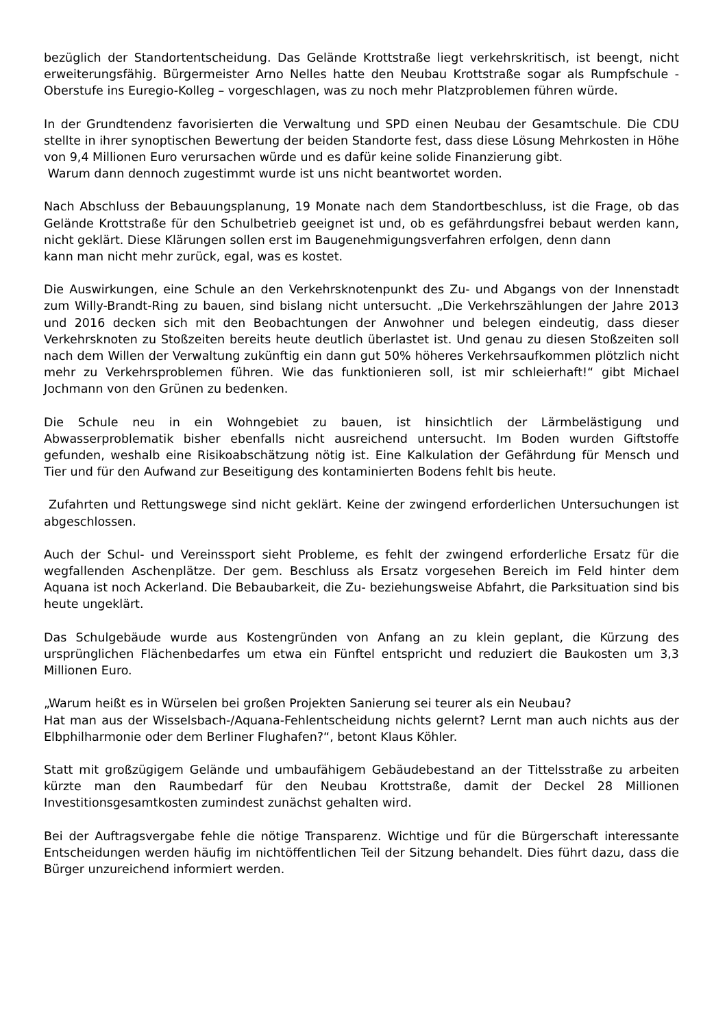bezüglich der Standortentscheidung. Das Gelände Krottstraße liegt verkehrskritisch, ist beengt, nicht erweiterungsfähig. Bürgermeister Arno Nelles hatte den Neubau Krottstraße sogar als Rumpfschule - Oberstufe ins Euregio-Kolleg – vorgeschlagen, was zu noch mehr Platzproblemen führen würde.
In der Grundtendenz favorisierten die Verwaltung und SPD einen Neubau der Gesamtschule. Die CDU stellte in ihrer synoptischen Bewertung der beiden Standorte fest, dass diese Lösung Mehrkosten in Höhe von 9,4 Millionen Euro verursachen würde und es dafür keine solide Finanzierung gibt.
Warum dann dennoch zugestimmt wurde ist uns nicht beantwortet worden.
Nach Abschluss der Bebauungsplanung, 19 Monate nach dem Standortbeschluss, ist die Frage, ob das Gelände Krottstraße für den Schulbetrieb geeignet ist und, ob es gefährdungsfrei bebaut werden kann, nicht geklärt. Diese Klärungen sollen erst im Baugenehmigungsverfahren erfolgen, denn dann
kann man nicht mehr zurück, egal, was es kostet.
Die Auswirkungen, eine Schule an den Verkehrsknotenpunkt des Zu- und Abgangs von der Innenstadt zum Willy-Brandt-Ring zu bauen, sind bislang nicht untersucht. „Die Verkehrszählungen der Jahre 2013 und 2016 decken sich mit den Beobachtungen der Anwohner und belegen eindeutig, dass dieser Verkehrsknoten zu Stoßzeiten bereits heute deutlich überlastet ist. Und genau zu diesen Stoßzeiten soll nach dem Willen der Verwaltung zukünftig ein dann gut 50% höheres Verkehrsaufkommen plötzlich nicht mehr zu Verkehrsproblemen führen. Wie das funktionieren soll, ist mir schleierhaft!“ gibt Michael Jochmann von den Grünen zu bedenken.
Die Schule neu in ein Wohngebiet zu bauen, ist hinsichtlich der Lärmbelästigung und Abwasserproblematik bisher ebenfalls nicht ausreichend untersucht. Im Boden wurden Giftstoffe gefunden, weshalb eine Risikoabschätzung nötig ist. Eine Kalkulation der Gefährdung für Mensch und Tier und für den Aufwand zur Beseitigung des kontaminierten Bodens fehlt bis heute.
Zufahrten und Rettungswege sind nicht geklärt. Keine der zwingend erforderlichen Untersuchungen ist abgeschlossen.
Auch der Schul- und Vereinssport sieht Probleme, es fehlt der zwingend erforderliche Ersatz für die wegfallenden Aschenplätze. Der gem. Beschluss als Ersatz vorgesehen Bereich im Feld hinter dem Aquana ist noch Ackerland. Die Bebaubarkeit, die Zu- beziehungsweise Abfahrt, die Parksituation sind bis heute ungeklärt.
Das Schulgebäude wurde aus Kostengründen von Anfang an zu klein geplant, die Kürzung des ursprünglichen Flächenbedarfes um etwa ein Fünftel entspricht und reduziert die Baukosten um 3,3 Millionen Euro.
„Warum heißt es in Würselen bei großen Projekten Sanierung sei teurer als ein Neubau?
Hat man aus der Wisselsbach-/Aquana-Fehlentscheidung nichts gelernt? Lernt man auch nichts aus der Elbphilharmonie oder dem Berliner Flughafen?“, betont Klaus Köhler.
Statt mit großzügigem Gelände und umbaufähigem Gebäudebestand an der Tittelsstraße zu arbeiten kürzte man den Raumbedarf für den Neubau Krottstraße, damit der Deckel 28 Millionen Investitionsgesamtkosten zumindest zunächst gehalten wird.
Bei der Auftragsvergabe fehle die nötige Transparenz. Wichtige und für die Bürgerschaft interessante Entscheidungen werden häufig im nichtöffentlichen Teil der Sitzung behandelt. Dies führt dazu, dass die Bürger unzureichend informiert werden.